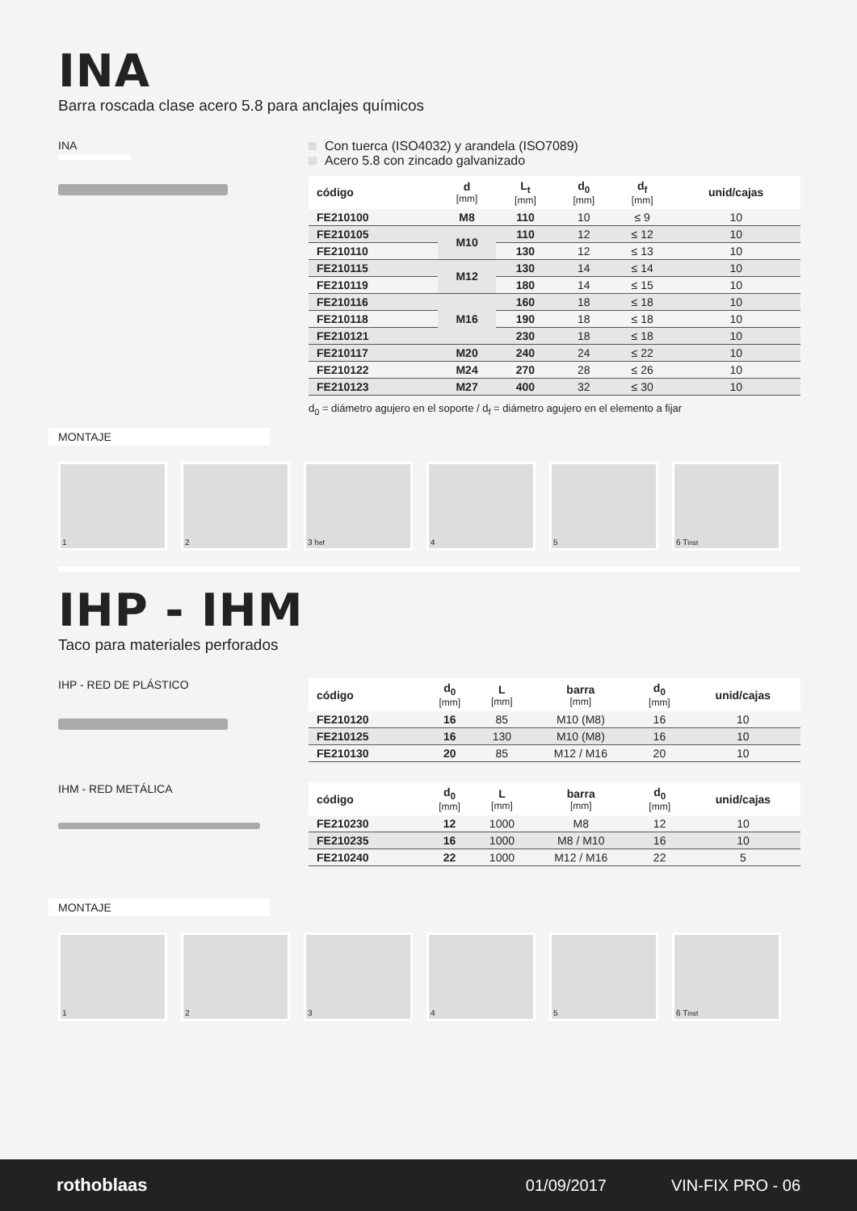INA
Barra roscada clase acero 5.8 para anclajes químicos
INA Con tuerca (ISO4032) y arandela (ISO7089)
Acero 5.8 con zincado galvanizado
| código | d [mm] | L<sub>t</sub> [mm] | d<sub>0</sub> [mm] | d<sub>f</sub> [mm] | unid/cajas |
| --- | --- | --- | --- | --- | --- |
| FE210100 | M8 | 110 | 10 | ≤ 9 | 10 |
| FE210105 | M10 | 110 | 12 | ≤ 12 | 10 |
| FE210110 | | 130 | 12 | ≤ 13 | 10 |
| FE210115 | M12 | 130 | 14 | ≤ 14 | 10 |
| FE210119 | | 180 | 14 | ≤ 15 | 10 |
| FE210116 | M16 | 160 | 18 | ≤ 18 | 10 |
| FE210118 | | 190 | 18 | ≤ 18 | 10 |
| FE210121 | | 230 | 18 | ≤ 18 | 10 |
| FE210117 | M20 | 240 | 24 | ≤ 22 | 10 |
| FE210122 | M24 | 270 | 28 | ≤ 26 | 10 |
| FE210123 | M27 | 400 | 32 | ≤ 30 | 10 |
d<sub>0</sub> = diámetro agujero en el soporte / d<sub>f</sub> = diámetro agujero en el elemento a fijar
MONTAJE
1 2 3 h<sub>ef</sub> 4 5 6 T<sub>inst</sub>
IHP - IHM
Taco para materiales perforados
IHP - RED DE PLÁSTICO
| código | d<sub>0</sub> [mm] | L [mm] | barra [mm] | d<sub>0</sub> [mm] | unid/cajas |
| --- | --- | --- | --- | --- | --- |
| FE210120 | 16 | 85 | M10 (M8) | 16 | 10 |
| FE210125 | 16 | 130 | M10 (M8) | 16 | 10 |
| FE210130 | 20 | 85 | M12 / M16 | 20 | 10 |
IHM - RED METÁLICA
| código | d<sub>0</sub> [mm] | L [mm] | barra [mm] | d<sub>0</sub> [mm] | unid/cajas |
| --- | --- | --- | --- | --- | --- |
| FE210230 | 12 | 1000 | M8 | 12 | 10 |
| FE210235 | 16 | 1000 | M8 / M10 | 16 | 10 |
| FE210240 | 22 | 1000 | M12 / M16 | 22 | 5 |
MONTAJE
1 2 3 4 5 6 T<sub>inst</sub>
rothoblaas 01/09/2017 VIN-FIX PRO - 06